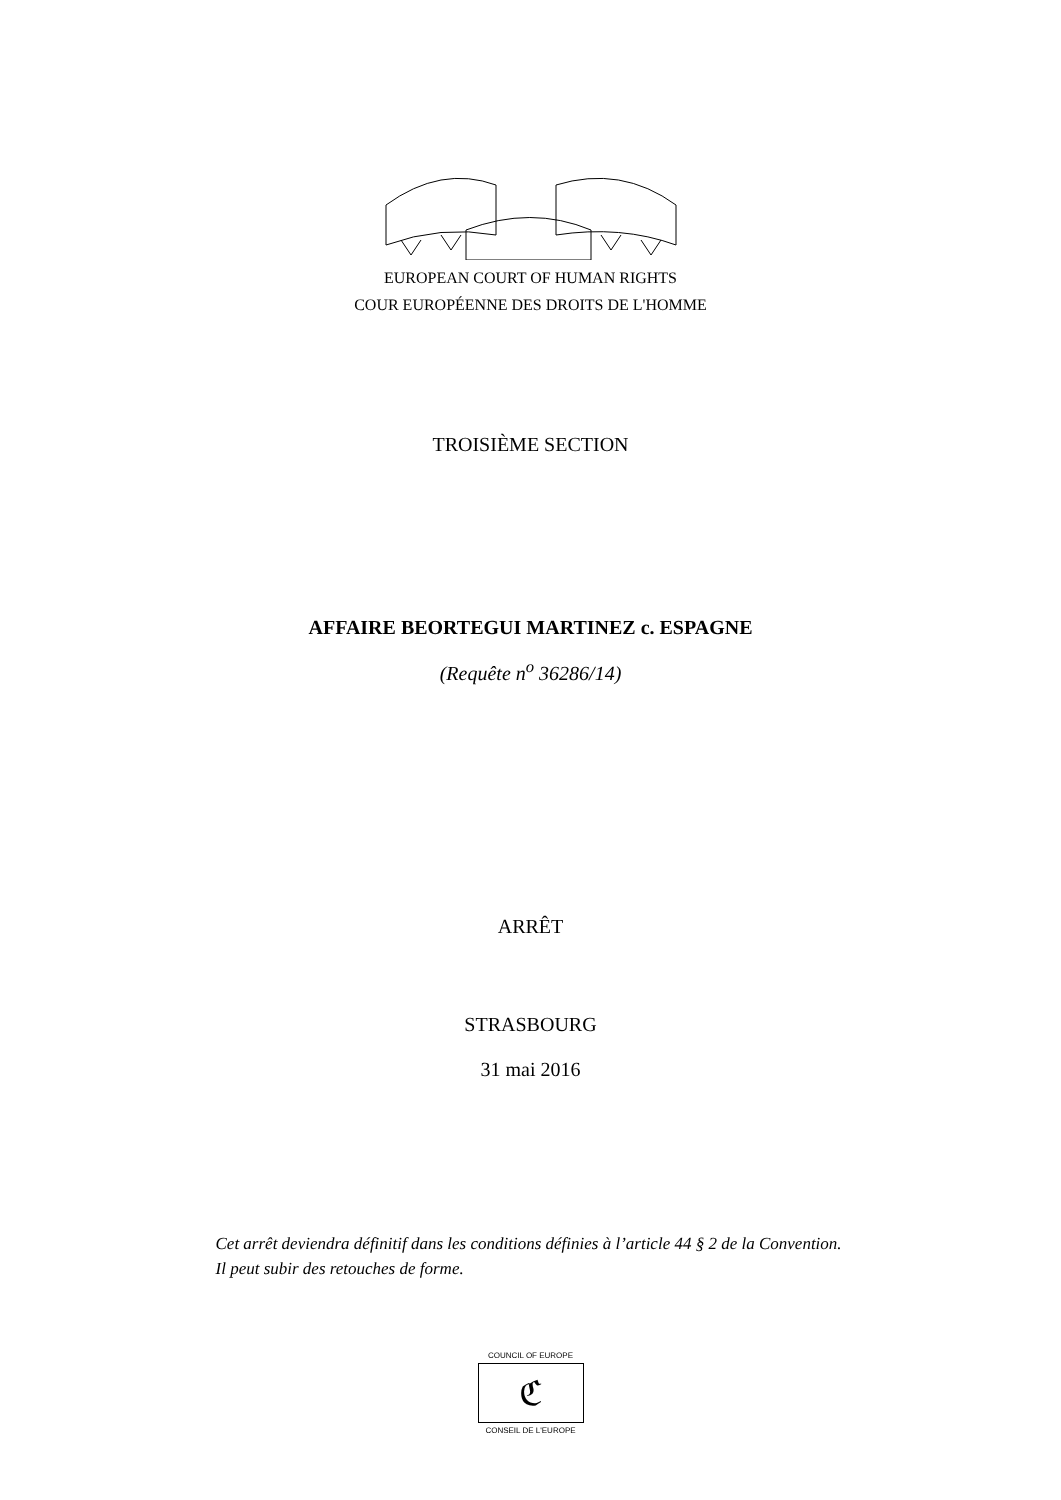EUROPEAN COURT OF HUMAN RIGHTS
COUR EUROPÉENNE DES DROITS DE L'HOMME
TROISIÈME SECTION
AFFAIRE BEORTEGUI MARTINEZ c. ESPAGNE
(Requête n<sup>o</sup> 36286/14)
ARRÊT
STRASBOURG
31 mai 2016
Cet arrêt deviendra définitif dans les conditions définies à l’article 44 § 2 de la Convention. Il peut subir des retouches de forme.
COUNCIL OF EUROPE
ℭ
CONSEIL DE L'EUROPE